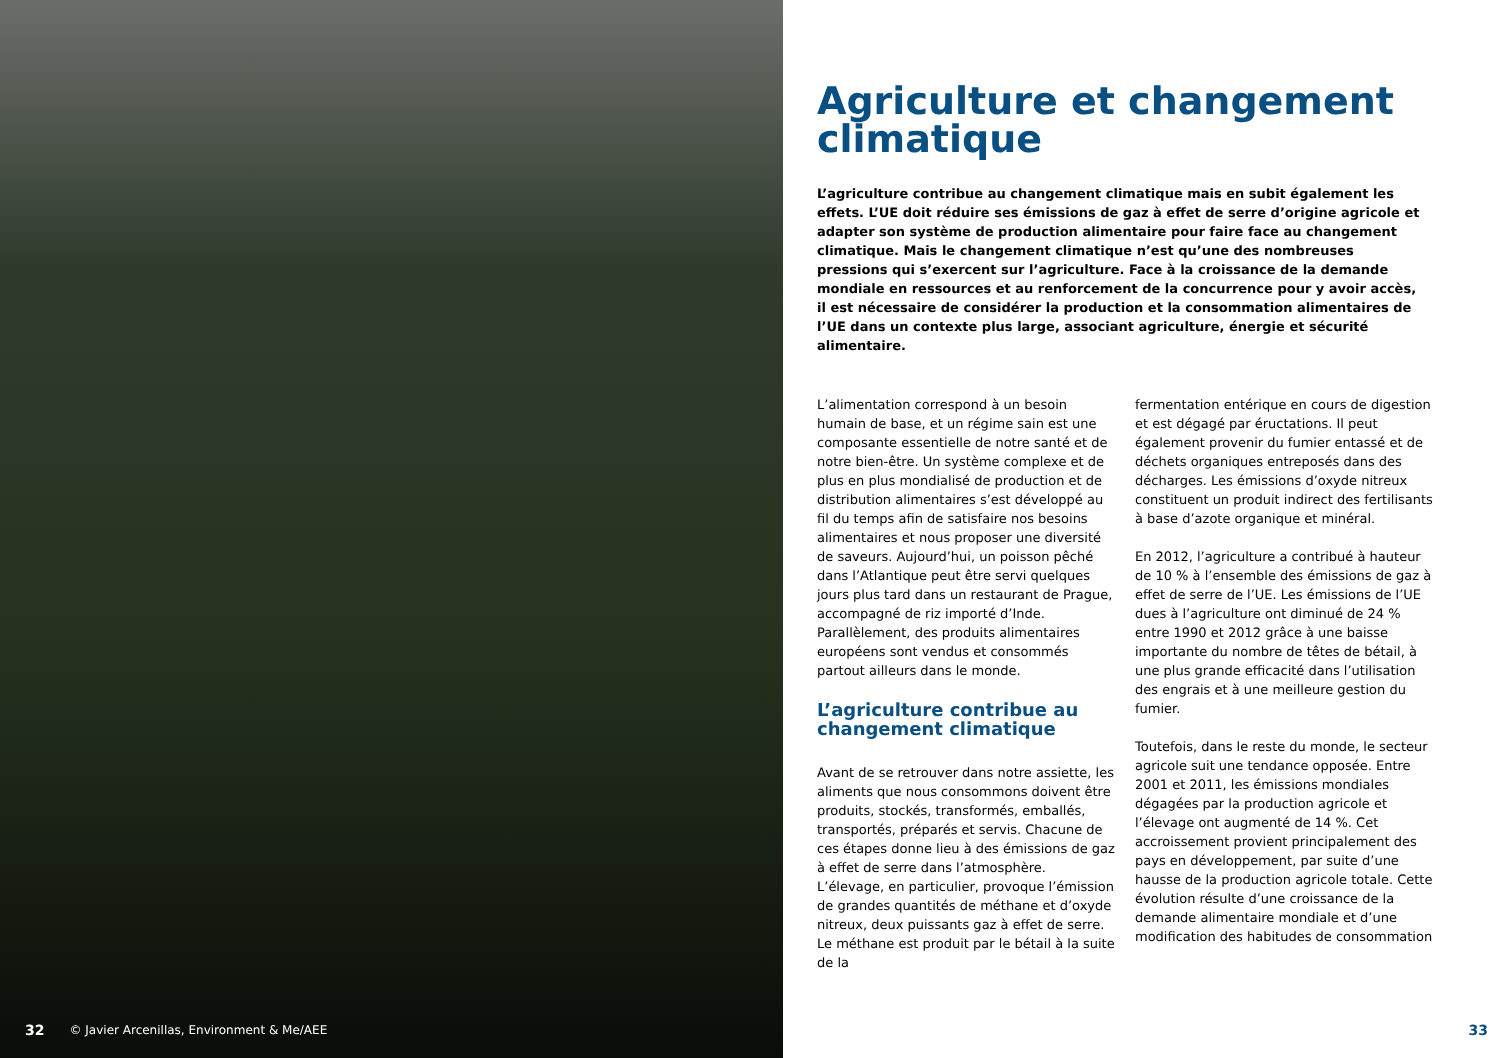32 © Javier Arcenillas, Environment & Me/AEE
Agriculture et changement climatique
L’agriculture contribue au changement climatique mais en subit également les effets. L’UE doit réduire ses émissions de gaz à effet de serre d’origine agricole et adapter son système de production alimentaire pour faire face au changement climatique. Mais le changement climatique n’est qu’une des nombreuses pressions qui s’exercent sur l’agriculture. Face à la croissance de la demande mondiale en ressources et au renforcement de la concurrence pour y avoir accès, il est nécessaire de considérer la production et la consommation alimentaires de l’UE dans un contexte plus large, associant agriculture, énergie et sécurité alimentaire.
L’alimentation correspond à un besoin humain de base, et un régime sain est une composante essentielle de notre santé et de notre bien-être. Un système complexe et de plus en plus mondialisé de production et de distribution alimentaires s’est développé au fil du temps afin de satisfaire nos besoins alimentaires et nous proposer une diversité de saveurs. Aujourd’hui, un poisson pêché dans l’Atlantique peut être servi quelques jours plus tard dans un restaurant de Prague, accompagné de riz importé d’Inde. Parallèlement, des produits alimentaires européens sont vendus et consommés partout ailleurs dans le monde.
L’agriculture contribue au changement climatique
Avant de se retrouver dans notre assiette, les aliments que nous consommons doivent être produits, stockés, transformés, emballés, transportés, préparés et servis. Chacune de ces étapes donne lieu à des émissions de gaz à effet de serre dans l’atmosphère. L’élevage, en particulier, provoque l’émission de grandes quantités de méthane et d’oxyde nitreux, deux puissants gaz à effet de serre. Le méthane est produit par le bétail à la suite de la
fermentation entérique en cours de digestion et est dégagé par éructations. Il peut également provenir du fumier entassé et de déchets organiques entreposés dans des décharges. Les émissions d’oxyde nitreux constituent un produit indirect des fertilisants à base d’azote organique et minéral.
En 2012, l’agriculture a contribué à hauteur de 10 % à l’ensemble des émissions de gaz à effet de serre de l’UE. Les émissions de l’UE dues à l’agriculture ont diminué de 24 % entre 1990 et 2012 grâce à une baisse importante du nombre de têtes de bétail, à une plus grande efficacité dans l’utilisation des engrais et à une meilleure gestion du fumier.
Toutefois, dans le reste du monde, le secteur agricole suit une tendance opposée. Entre 2001 et 2011, les émissions mondiales dégagées par la production agricole et l’élevage ont augmenté de 14 %. Cet accroissement provient principalement des pays en développement, par suite d’une hausse de la production agricole totale. Cette évolution résulte d’une croissance de la demande alimentaire mondiale et d’une modification des habitudes de consommation
33